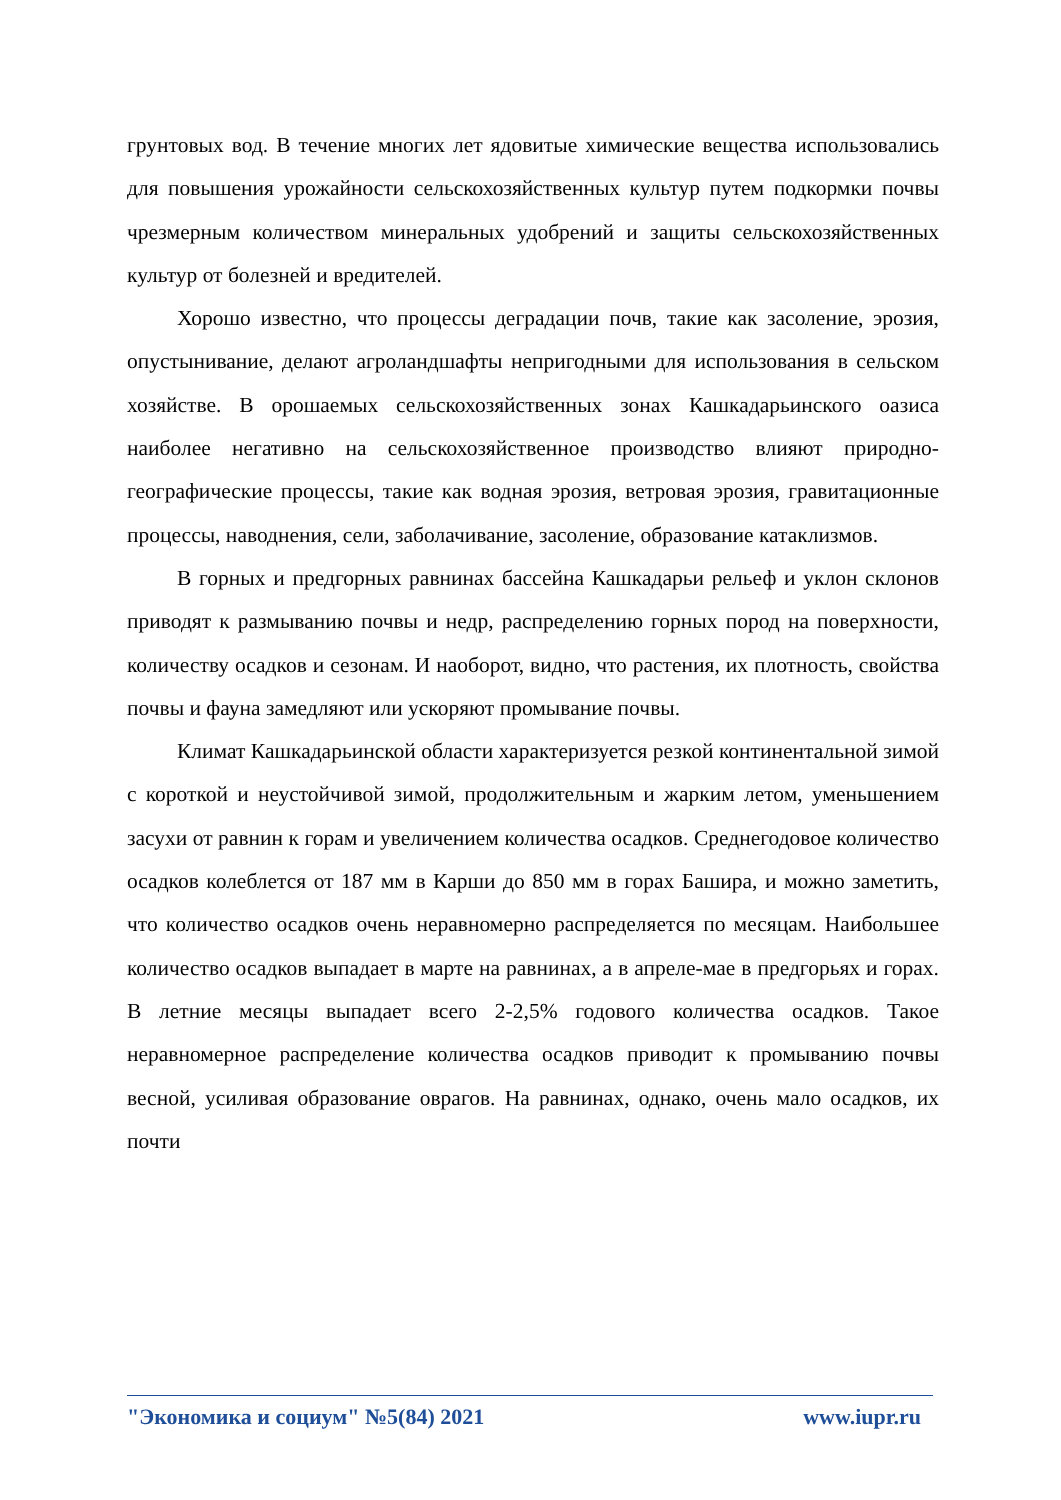грунтовых вод. В течение многих лет ядовитые химические вещества использовались для повышения урожайности сельскохозяйственных культур путем подкормки почвы чрезмерным количеством минеральных удобрений и защиты сельскохозяйственных культур от болезней и вредителей.
Хорошо известно, что процессы деградации почв, такие как засоление, эрозия, опустынивание, делают агроландшафты непригодными для использования в сельском хозяйстве. В орошаемых сельскохозяйственных зонах Кашкадарьинского оазиса наиболее негативно на сельскохозяйственное производство влияют природно-географические процессы, такие как водная эрозия, ветровая эрозия, гравитационные процессы, наводнения, сели, заболачивание, засоление, образование катаклизмов.
В горных и предгорных равнинах бассейна Кашкадарьи рельеф и уклон склонов приводят к размыванию почвы и недр, распределению горных пород на поверхности, количеству осадков и сезонам. И наоборот, видно, что растения, их плотность, свойства почвы и фауна замедляют или ускоряют промывание почвы.
Климат Кашкадарьинской области характеризуется резкой континентальной зимой с короткой и неустойчивой зимой, продолжительным и жарким летом, уменьшением засухи от равнин к горам и увеличением количества осадков. Среднегодовое количество осадков колеблется от 187 мм в Карши до 850 мм в горах Башира, и можно заметить, что количество осадков очень неравномерно распределяется по месяцам. Наибольшее количество осадков выпадает в марте на равнинах, а в апреле-мае в предгорьях и горах. В летние месяцы выпадает всего 2-2,5% годового количества осадков. Такое неравномерное распределение количества осадков приводит к промыванию почвы весной, усиливая образование оврагов. На равнинах, однако, очень мало осадков, их почти
"Экономика и социум" №5(84) 2021 www.iupr.ru